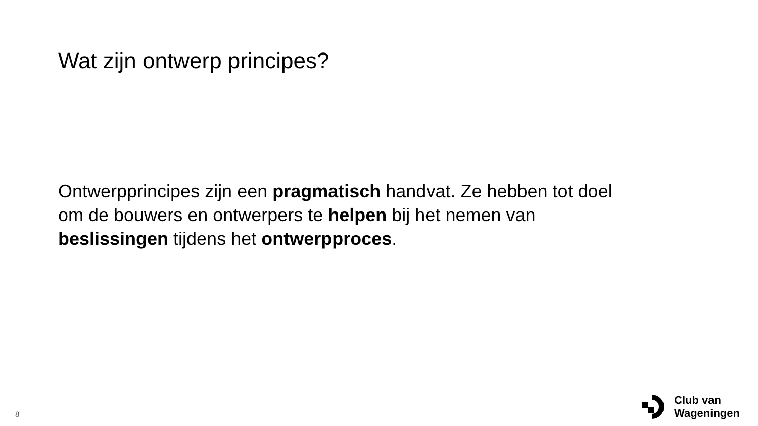Wat zijn ontwerp principes?
Ontwerpprincipes zijn een pragmatisch handvat. Ze hebben tot doel om de bouwers en ontwerpers te helpen bij het nemen van beslissingen tijdens het ontwerpproces.
8
Club van
Wageningen